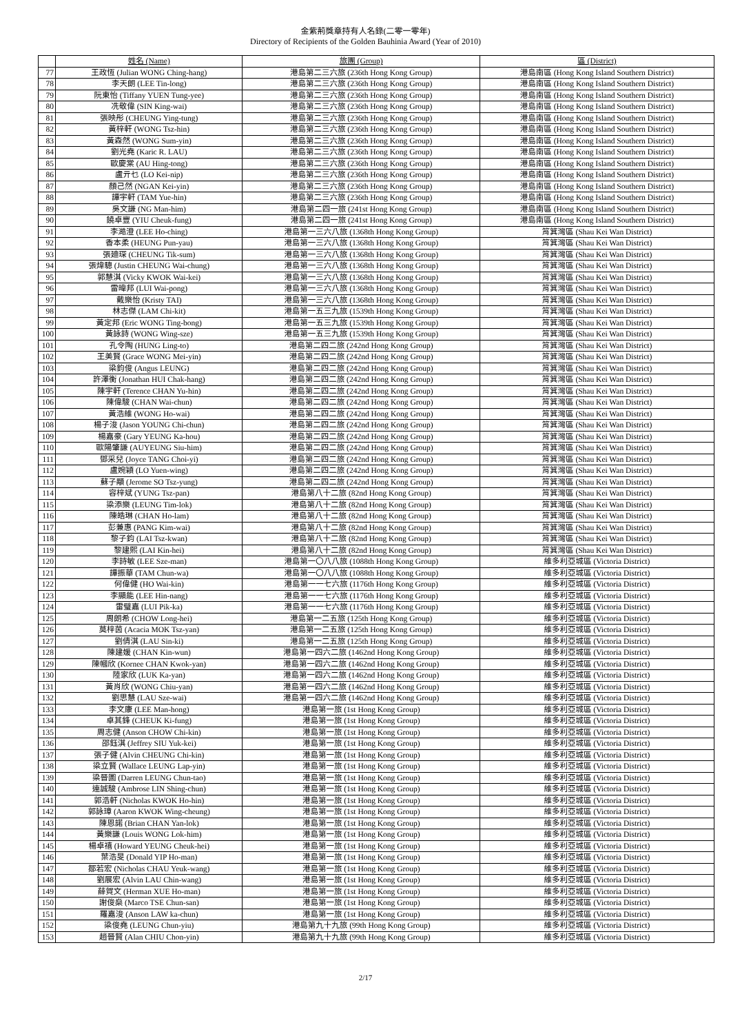金紫荊獎章持有人名錄(二零一零年)
Directory of Recipients of the Golden Bauhinia Award (Year of 2010)
| | 姓名 (Name) | 旅團 (Group) | 區 (District) |
| --- | --- | --- | --- |
| 77 | 王政恆 (Julian WONG Ching-hang) | 港島第二三六旅 (236th Hong Kong Group) | 港島南區 (Hong Kong Island Southern District) |
| 78 | 李天朗 (LEE Tin-long) | 港島第二三六旅 (236th Hong Kong Group) | 港島南區 (Hong Kong Island Southern District) |
| 79 | 阮東怡 (Tiffany YUEN Tung-yee) | 港島第二三六旅 (236th Hong Kong Group) | 港島南區 (Hong Kong Island Southern District) |
| 80 | 冼敬偉 (SIN King-wai) | 港島第二三六旅 (236th Hong Kong Group) | 港島南區 (Hong Kong Island Southern District) |
| 81 | 張映彤 (CHEUNG Ying-tung) | 港島第二三六旅 (236th Hong Kong Group) | 港島南區 (Hong Kong Island Southern District) |
| 82 | 黃梓軒 (WONG Tsz-hin) | 港島第二三六旅 (236th Hong Kong Group) | 港島南區 (Hong Kong Island Southern District) |
| 83 | 黃森然 (WONG Sum-yin) | 港島第二三六旅 (236th Hong Kong Group) | 港島南區 (Hong Kong Island Southern District) |
| 84 | 劉光堯 (Karic R. LAU) | 港島第二三六旅 (236th Hong Kong Group) | 港島南區 (Hong Kong Island Southern District) |
| 85 | 歐慶棠 (AU Hing-tong) | 港島第二三六旅 (236th Hong Kong Group) | 港島南區 (Hong Kong Island Southern District) |
| 86 | 盧亓乜 (LO Kei-nip) | 港島第二三六旅 (236th Hong Kong Group) | 港島南區 (Hong Kong Island Southern District) |
| 87 | 顏己然 (NGAN Kei-yin) | 港島第二三六旅 (236th Hong Kong Group) | 港島南區 (Hong Kong Island Southern District) |
| 88 | 譚宇軒 (TAM Yue-hin) | 港島第二三六旅 (236th Hong Kong Group) | 港島南區 (Hong Kong Island Southern District) |
| 89 | 吳文謙 (NG Man-him) | 港島第二四一旅 (241st Hong Kong Group) | 港島南區 (Hong Kong Island Southern District) |
| 90 | 饒卓豐 (YIU Cheuk-fung) | 港島第二四一旅 (241st Hong Kong Group) | 港島南區 (Hong Kong Island Southern District) |
| 91 | 李澔澄 (LEE Ho-ching) | 港島第一三六八旅 (1368th Hong Kong Group) | 筲箕灣區 (Shau Kei Wan District) |
| 92 | 香本柔 (HEUNG Pun-yau) | 港島第一三六八旅 (1368th Hong Kong Group) | 筲箕灣區 (Shau Kei Wan District) |
| 93 | 張廸琛 (CHEUNG Tik-sum) | 港島第一三六八旅 (1368th Hong Kong Group) | 筲箕灣區 (Shau Kei Wan District) |
| 94 | 張煒驄 (Justin CHEUNG Wai-chung) | 港島第一三六八旅 (1368th Hong Kong Group) | 筲箕灣區 (Shau Kei Wan District) |
| 95 | 郭慧淇 (Vicky KWOK Wai-kei) | 港島第一三六八旅 (1368th Hong Kong Group) | 筲箕灣區 (Shau Kei Wan District) |
| 96 | 雷暐邦 (LUI Wai-pong) | 港島第一三六八旅 (1368th Hong Kong Group) | 筲箕灣區 (Shau Kei Wan District) |
| 97 | 戴樂怡 (Kristy TAI) | 港島第一三六八旅 (1368th Hong Kong Group) | 筲箕灣區 (Shau Kei Wan District) |
| 98 | 林志傑 (LAM Chi-kit) | 港島第一五三九旅 (1539th Hong Kong Group) | 筲箕灣區 (Shau Kei Wan District) |
| 99 | 黃定邦 (Eric WONG Ting-bong) | 港島第一五三九旅 (1539th Hong Kong Group) | 筲箕灣區 (Shau Kei Wan District) |
| 100 | 黃詠詩 (WONG Wing-sze) | 港島第一五三九旅 (1539th Hong Kong Group) | 筲箕灣區 (Shau Kei Wan District) |
| 101 | 孔令陶 (HUNG Ling-to) | 港島第二四二旅 (242nd Hong Kong Group) | 筲箕灣區 (Shau Kei Wan District) |
| 102 | 王美賢 (Grace WONG Mei-yin) | 港島第二四二旅 (242nd Hong Kong Group) | 筲箕灣區 (Shau Kei Wan District) |
| 103 | 梁鈞俊 (Angus LEUNG) | 港島第二四二旅 (242nd Hong Kong Group) | 筲箕灣區 (Shau Kei Wan District) |
| 104 | 許澤衡 (Jonathan HUI Chak-hang) | 港島第二四二旅 (242nd Hong Kong Group) | 筲箕灣區 (Shau Kei Wan District) |
| 105 | 陳宇軒 (Terence CHAN Yu-hin) | 港島第二四二旅 (242nd Hong Kong Group) | 筲箕灣區 (Shau Kei Wan District) |
| 106 | 陳偉駿 (CHAN Wai-chun) | 港島第二四二旅 (242nd Hong Kong Group) | 筲箕灣區 (Shau Kei Wan District) |
| 107 | 黃浩維 (WONG Ho-wai) | 港島第二四二旅 (242nd Hong Kong Group) | 筲箕灣區 (Shau Kei Wan District) |
| 108 | 楊子浚 (Jason YOUNG Chi-chun) | 港島第二四二旅 (242nd Hong Kong Group) | 筲箕灣區 (Shau Kei Wan District) |
| 109 | 楊嘉豪 (Gary YEUNG Ka-hou) | 港島第二四二旅 (242nd Hong Kong Group) | 筲箕灣區 (Shau Kei Wan District) |
| 110 | 歐陽肇謙 (AUYEUNG Siu-him) | 港島第二四二旅 (242nd Hong Kong Group) | 筲箕灣區 (Shau Kei Wan District) |
| 111 | 鄧采兒 (Joyce TANG Choi-yi) | 港島第二四二旅 (242nd Hong Kong Group) | 筲箕灣區 (Shau Kei Wan District) |
| 112 | 盧婉穎 (LO Yuen-wing) | 港島第二四二旅 (242nd Hong Kong Group) | 筲箕灣區 (Shau Kei Wan District) |
| 113 | 蘇子顒 (Jerome SO Tsz-yung) | 港島第二四二旅 (242nd Hong Kong Group) | 筲箕灣區 (Shau Kei Wan District) |
| 114 | 容梓斌 (YUNG Tsz-pan) | 港島第八十二旅 (82nd Hong Kong Group) | 筲箕灣區 (Shau Kei Wan District) |
| 115 | 梁添樂 (LEUNG Tim-lok) | 港島第八十二旅 (82nd Hong Kong Group) | 筲箕灣區 (Shau Kei Wan District) |
| 116 | 陳皓琳 (CHAN Ho-lam) | 港島第八十二旅 (82nd Hong Kong Group) | 筲箕灣區 (Shau Kei Wan District) |
| 117 | 彭兼惠 (PANG Kim-wai) | 港島第八十二旅 (82nd Hong Kong Group) | 筲箕灣區 (Shau Kei Wan District) |
| 118 | 黎子鈞 (LAI Tsz-kwan) | 港島第八十二旅 (82nd Hong Kong Group) | 筲箕灣區 (Shau Kei Wan District) |
| 119 | 黎建熙 (LAI Kin-hei) | 港島第八十二旅 (82nd Hong Kong Group) | 筲箕灣區 (Shau Kei Wan District) |
| 120 | 李詩敏 (LEE Sze-man) | 港島第一〇八八旅 (1088th Hong Kong Group) | 維多利亞城區 (Victoria District) |
| 121 | 譚振華 (TAM Chun-wa) | 港島第一〇八八旅 (1088th Hong Kong Group) | 維多利亞城區 (Victoria District) |
| 122 | 何偉健 (HO Wai-kin) | 港島第一一七六旅 (1176th Hong Kong Group) | 維多利亞城區 (Victoria District) |
| 123 | 李顯能 (LEE Hin-nang) | 港島第一一七六旅 (1176th Hong Kong Group) | 維多利亞城區 (Victoria District) |
| 124 | 雷璧嘉 (LUI Pik-ka) | 港島第一一七六旅 (1176th Hong Kong Group) | 維多利亞城區 (Victoria District) |
| 125 | 周朗希 (CHOW Long-hei) | 港島第一二五旅 (125th Hong Kong Group) | 維多利亞城區 (Victoria District) |
| 126 | 莫梓茵 (Acacia MOK Tsz-yan) | 港島第一二五旅 (125th Hong Kong Group) | 維多利亞城區 (Victoria District) |
| 127 | 劉倩淇 (LAU Sin-ki) | 港島第一二五旅 (125th Hong Kong Group) | 維多利亞城區 (Victoria District) |
| 128 | 陳建媛 (CHAN Kin-wun) | 港島第一四六二旅 (1462nd Hong Kong Group) | 維多利亞城區 (Victoria District) |
| 129 | 陳幗欣 (Kornee CHAN Kwok-yan) | 港島第一四六二旅 (1462nd Hong Kong Group) | 維多利亞城區 (Victoria District) |
| 130 | 陸家欣 (LUK Ka-yan) | 港島第一四六二旅 (1462nd Hong Kong Group) | 維多利亞城區 (Victoria District) |
| 131 | 黃肖欣 (WONG Chiu-yan) | 港島第一四六二旅 (1462nd Hong Kong Group) | 維多利亞城區 (Victoria District) |
| 132 | 劉思慧 (LAU Sze-wai) | 港島第一四六二旅 (1462nd Hong Kong Group) | 維多利亞城區 (Victoria District) |
| 133 | 李文康 (LEE Man-hong) | 港島第一旅 (1st Hong Kong Group) | 維多利亞城區 (Victoria District) |
| 134 | 卓其鋒 (CHEUK Ki-fung) | 港島第一旅 (1st Hong Kong Group) | 維多利亞城區 (Victoria District) |
| 135 | 周志健 (Anson CHOW Chi-kin) | 港島第一旅 (1st Hong Kong Group) | 維多利亞城區 (Victoria District) |
| 136 | 邵鈺淇 (Jeffrey SIU Yuk-kei) | 港島第一旅 (1st Hong Kong Group) | 維多利亞城區 (Victoria District) |
| 137 | 張子健 (Alvin CHEUNG Chi-kin) | 港島第一旅 (1st Hong Kong Group) | 維多利亞城區 (Victoria District) |
| 138 | 梁立賢 (Wallace LEUNG Lap-yin) | 港島第一旅 (1st Hong Kong Group) | 維多利亞城區 (Victoria District) |
| 139 | 梁晉圖 (Darren LEUNG Chun-tao) | 港島第一旅 (1st Hong Kong Group) | 維多利亞城區 (Victoria District) |
| 140 | 連誠駿 (Ambrose LIN Shing-chun) | 港島第一旅 (1st Hong Kong Group) | 維多利亞城區 (Victoria District) |
| 141 | 郭浩軒 (Nicholas KWOK Ho-hin) | 港島第一旅 (1st Hong Kong Group) | 維多利亞城區 (Victoria District) |
| 142 | 郭詠璋 (Aaron KWOK Wing-cheung) | 港島第一旅 (1st Hong Kong Group) | 維多利亞城區 (Victoria District) |
| 143 | 陳恩諾 (Brian CHAN Yan-lok) | 港島第一旅 (1st Hong Kong Group) | 維多利亞城區 (Victoria District) |
| 144 | 黃樂謙 (Louis WONG Lok-him) | 港島第一旅 (1st Hong Kong Group) | 維多利亞城區 (Victoria District) |
| 145 | 楊卓禧 (Howard YEUNG Cheuk-hei) | 港島第一旅 (1st Hong Kong Group) | 維多利亞城區 (Victoria District) |
| 146 | 葉浩旻 (Donald YIP Ho-man) | 港島第一旅 (1st Hong Kong Group) | 維多利亞城區 (Victoria District) |
| 147 | 鄒若宏 (Nicholas CHAU Yeuk-wang) | 港島第一旅 (1st Hong Kong Group) | 維多利亞城區 (Victoria District) |
| 148 | 劉展宏 (Alvin LAU Chin-wang) | 港島第一旅 (1st Hong Kong Group) | 維多利亞城區 (Victoria District) |
| 149 | 薛賀文 (Herman XUE Ho-man) | 港島第一旅 (1st Hong Kong Group) | 維多利亞城區 (Victoria District) |
| 150 | 謝俊燊 (Marco TSE Chun-san) | 港島第一旅 (1st Hong Kong Group) | 維多利亞城區 (Victoria District) |
| 151 | 羅嘉浚 (Anson LAW ka-chun) | 港島第一旅 (1st Hong Kong Group) | 維多利亞城區 (Victoria District) |
| 152 | 梁俊堯 (LEUNG Chun-yiu) | 港島第九十九旅 (99th Hong Kong Group) | 維多利亞城區 (Victoria District) |
| 153 | 趙晉賢 (Alan CHIU Chon-yin) | 港島第九十九旅 (99th Hong Kong Group) | 維多利亞城區 (Victoria District) |
2/17